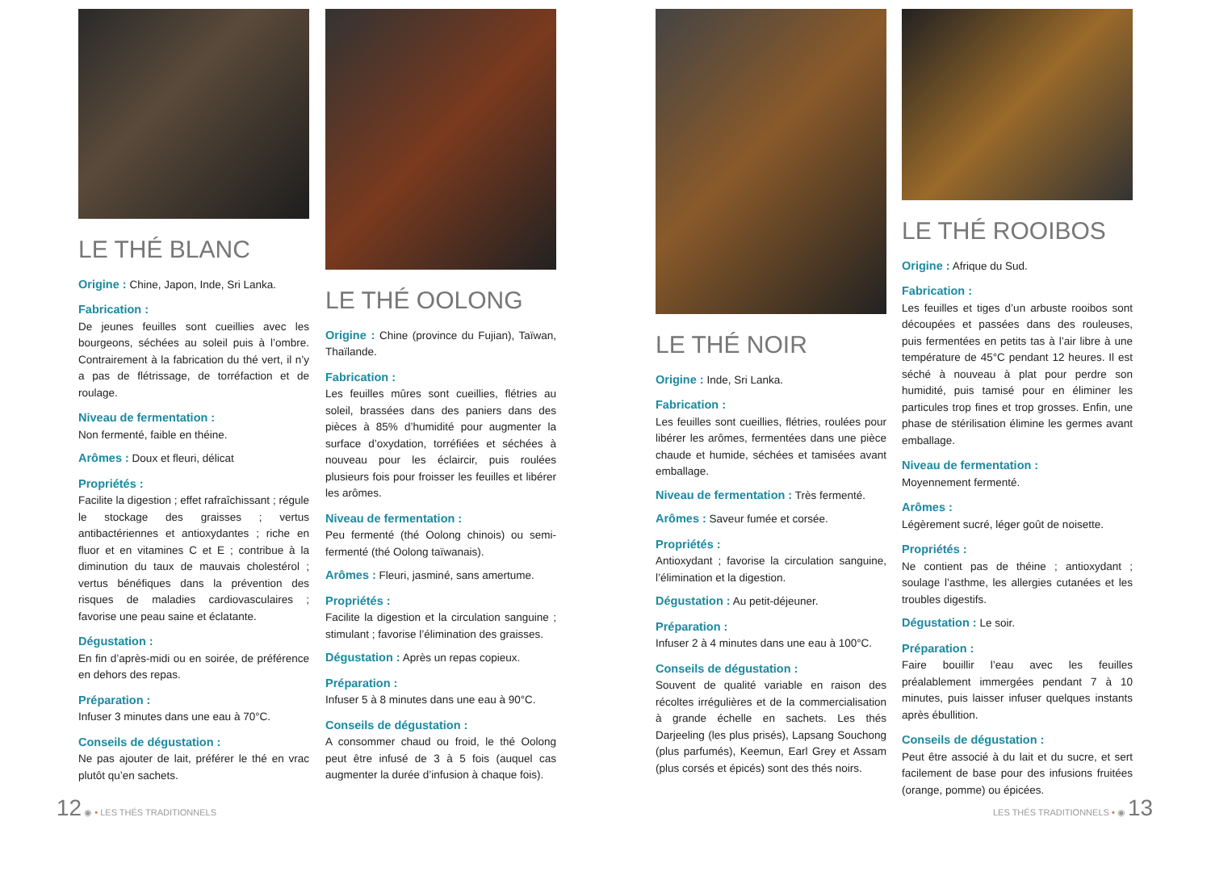LE THÉ BLANC
Origine : Chine, Japon, Inde, Sri Lanka.
Fabrication :
De jeunes feuilles sont cueillies avec les bourgeons, séchées au soleil puis à l’ombre. Contrairement à la fabrication du thé vert, il n’y a pas de flétrissage, de torréfaction et de roulage.
Niveau de fermentation :
Non fermenté, faible en théine.
Arômes : Doux et fleuri, délicat
Propriétés :
Facilite la digestion ; effet rafraîchissant ; régule le stockage des graisses ; vertus antibactériennes et antioxydantes ; riche en fluor et en vitamines C et E ; contribue à la diminution du taux de mauvais cholestérol ; vertus bénéfiques dans la prévention des risques de maladies cardiovasculaires ; favorise une peau saine et éclatante.
Dégustation :
En fin d’après-midi ou en soirée, de préférence en dehors des repas.
Préparation :
Infuser 3 minutes dans une eau à 70°C.
Conseils de dégustation :
Ne pas ajouter de lait, préférer le thé en vrac plutôt qu’en sachets.
LE THÉ OOLONG
Origine : Chine (province du Fujian), Taïwan, Thaïlande.
Fabrication :
Les feuilles mûres sont cueillies, flétries au soleil, brassées dans des paniers dans des pièces à 85% d’humidité pour augmenter la surface d’oxydation, torréfiées et séchées à nouveau pour les éclaircir, puis roulées plusieurs fois pour froisser les feuilles et libérer les arômes.
Niveau de fermentation :
Peu fermenté (thé Oolong chinois) ou semi-fermenté (thé Oolong taïwanais).
Arômes : Fleuri, jasminé, sans amertume.
Propriétés :
Facilite la digestion et la circulation sanguine ; stimulant ; favorise l’élimination des graisses.
Dégustation : Après un repas copieux.
Préparation :
Infuser 5 à 8 minutes dans une eau à 90°C.
Conseils de dégustation :
A consommer chaud ou froid, le thé Oolong peut être infusé de 3 à 5 fois (auquel cas augmenter la durée d’infusion à chaque fois).
LE THÉ NOIR
Origine : Inde, Sri Lanka.
Fabrication :
Les feuilles sont cueillies, flétries, roulées pour libérer les arômes, fermentées dans une pièce chaude et humide, séchées et tamisées avant emballage.
Niveau de fermentation : Très fermenté.
Arômes : Saveur fumée et corsée.
Propriétés :
Antioxydant ; favorise la circulation sanguine, l’élimination et la digestion.
Dégustation : Au petit-déjeuner.
Préparation :
Infuser 2 à 4 minutes dans une eau à 100°C.
Conseils de dégustation :
Souvent de qualité variable en raison des récoltes irrégulières et de la commercialisation à grande échelle en sachets. Les thés Darjeeling (les plus prisés), Lapsang Souchong (plus parfumés), Keemun, Earl Grey et Assam (plus corsés et épicés) sont des thés noirs.
LE THÉ ROOIBOS
Origine : Afrique du Sud.
Fabrication :
Les feuilles et tiges d’un arbuste rooibos sont découpées et passées dans des rouleuses, puis fermentées en petits tas à l’air libre à une température de 45°C pendant 12 heures. Il est séché à nouveau à plat pour perdre son humidité, puis tamisé pour en éliminer les particules trop fines et trop grosses. Enfin, une phase de stérilisation élimine les germes avant emballage.
Niveau de fermentation :
Moyennement fermenté.
Arômes :
Légèrement sucré, léger goût de noisette.
Propriétés :
Ne contient pas de théine ; antioxydant ; soulage l’asthme, les allergies cutanées et les troubles digestifs.
Dégustation : Le soir.
Préparation :
Faire bouillir l’eau avec les feuilles préalablement immergées pendant 7 à 10 minutes, puis laisser infuser quelques instants après ébullition.
Conseils de dégustation :
Peut être associé à du lait et du sucre, et sert facilement de base pour des infusions fruitées (orange, pomme) ou épicées.
12 ◉ • LES THÉS TRADITIONNELS LES THÉS TRADITIONNELS • ◉ 13